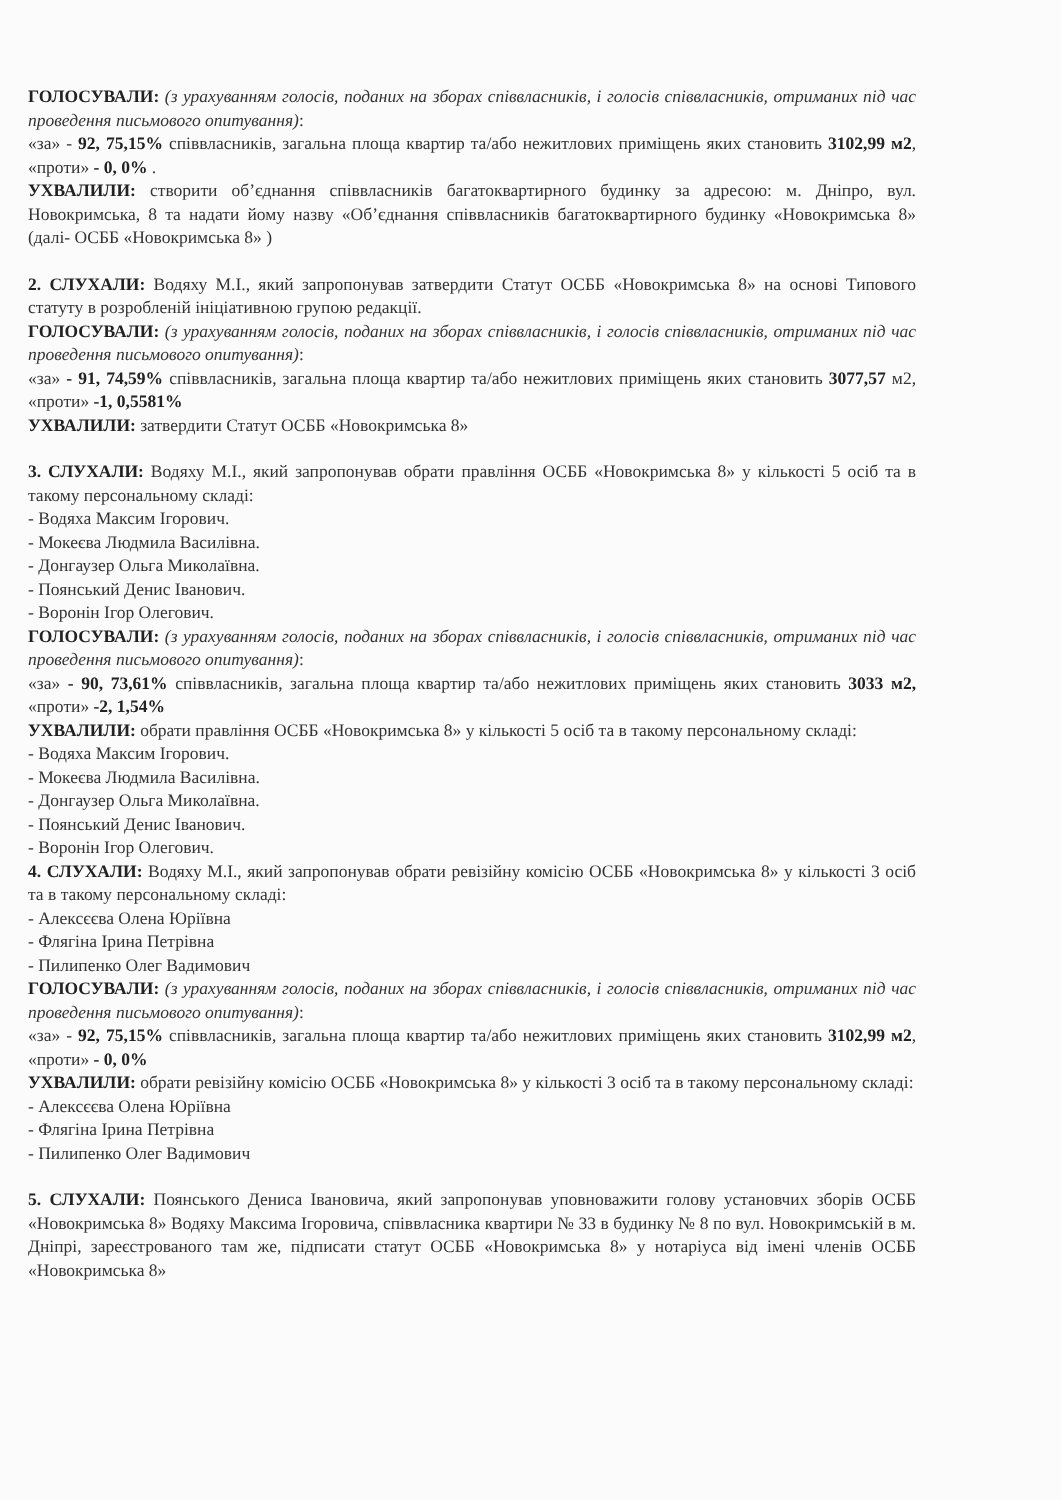ГОЛОСУВАЛИ: (з урахуванням голосів, поданих на зборах співвласників, і голосів співвласників, отриманих під час проведення письмового опитування):
«за» - 92, 75,15% співвласників, загальна площа квартир та/або нежитлових приміщень яких становить 3102,99 м2, «проти» - 0, 0% .
УХВАЛИЛИ: створити об’єднання співвласників багатоквартирного будинку за адресою: м. Дніпро, вул. Новокримська, 8 та надати йому назву «Об’єднання співвласників багатоквартирного будинку «Новокримська 8» (далі- ОСББ «Новокримська 8» )
2. СЛУХАЛИ: Водяху М.І., який запропонував затвердити Статут ОСББ «Новокримська 8» на основі Типового статуту в розробленій ініціативною групою редакції.
ГОЛОСУВАЛИ: (з урахуванням голосів, поданих на зборах співвласників, і голосів співвласників, отриманих під час проведення письмового опитування):
«за» - 91, 74,59% співвласників, загальна площа квартир та/або нежитлових приміщень яких становить 3077,57 м2, «проти» -1, 0,5581%
УХВАЛИЛИ: затвердити Статут ОСББ «Новокримська 8»
3. СЛУХАЛИ: Водяху М.І., який запропонував обрати правління ОСББ «Новокримська 8» у кількості 5 осіб та в такому персональному складі:
- Водяха Максим Ігорович.
- Мокеєва Людмила Василівна.
- Донгаузер Ольга Миколаївна.
- Поянський Денис Іванович.
- Воронін Ігор Олегович.
ГОЛОСУВАЛИ: (з урахуванням голосів, поданих на зборах співвласників, і голосів співвласників, отриманих під час проведення письмового опитування):
«за» - 90, 73,61% співвласників, загальна площа квартир та/або нежитлових приміщень яких становить 3033 м2, «проти» -2, 1,54%
УХВАЛИЛИ: обрати правління ОСББ «Новокримська 8» у кількості 5 осіб та в такому персональному складі:
- Водяха Максим Ігорович.
- Мокеєва Людмила Василівна.
- Донгаузер Ольга Миколаївна.
- Поянський Денис Іванович.
- Воронін Ігор Олегович.
4. СЛУХАЛИ: Водяху М.І., який запропонував обрати ревізійну комісію ОСББ «Новокримська 8» у кількості 3 осіб та в такому персональному складі:
- Алексєєва Олена Юріївна
- Флягіна Ірина Петрівна
- Пилипенко Олег Вадимович
ГОЛОСУВАЛИ: (з урахуванням голосів, поданих на зборах співвласників, і голосів співвласників, отриманих під час проведення письмового опитування):
«за» - 92, 75,15% співвласників, загальна площа квартир та/або нежитлових приміщень яких становить 3102,99 м2, «проти» - 0, 0%
УХВАЛИЛИ: обрати ревізійну комісію ОСББ «Новокримська 8» у кількості 3 осіб та в такому персональному складі:
- Алексєєва Олена Юріївна
- Флягіна Ірина Петрівна
- Пилипенко Олег Вадимович
5. СЛУХАЛИ: Поянського Дениса Івановича, який запропонував уповноважити голову установчих зборів ОСББ «Новокримська 8» Водяху Максима Ігоровича, співвласника квартири № 33 в будинку № 8 по вул. Новокримській в м. Дніпрі, зареєстрованого там же, підписати статут ОСББ «Новокримська 8» у нотаріуса від імені членів ОСББ «Новокримська 8»